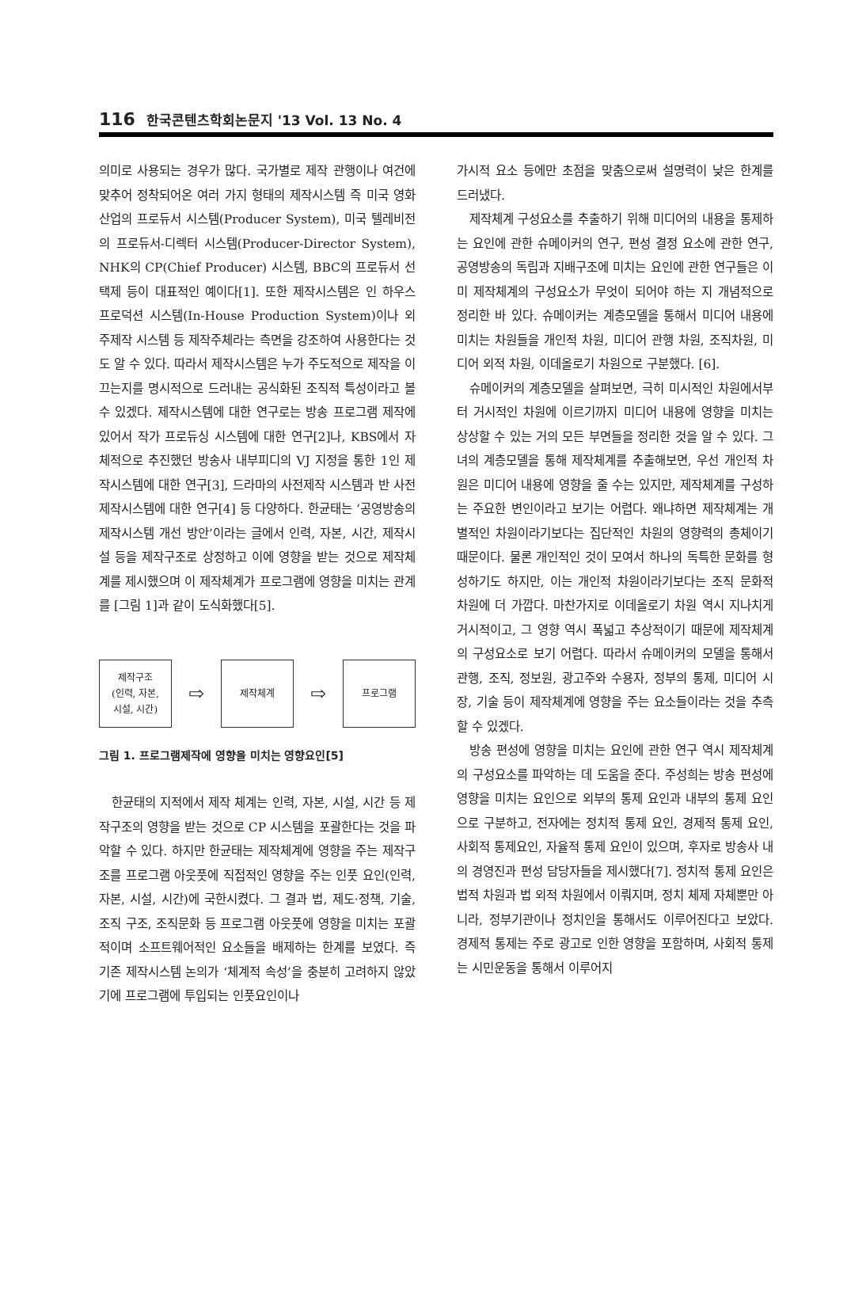116 한국콘텐츠학회논문지 '13 Vol. 13 No. 4
의미로 사용되는 경우가 많다. 국가별로 제작 관행이나 여건에 맞추어 정착되어온 여러 가지 형태의 제작시스템 즉 미국 영화산업의 프로듀서 시스템(Producer System), 미국 텔레비전의 프로듀서-디렉터 시스템(Producer-Director System), NHK의 CP(Chief Producer) 시스템, BBC의 프로듀서 선택제 등이 대표적인 예이다[1]. 또한 제작시스템은 인 하우스 프로덕션 시스템(In-House Production System)이나 외주제작 시스템 등 제작주체라는 측면을 강조하여 사용한다는 것도 알 수 있다. 따라서 제작시스템은 누가 주도적으로 제작을 이끄는지를 명시적으로 드러내는 공식화된 조직적 특성이라고 볼 수 있겠다. 제작시스템에 대한 연구로는 방송 프로그램 제작에 있어서 작가 프로듀싱 시스템에 대한 연구[2]나, KBS에서 자체적으로 추진했던 방송사 내부피디의 VJ 지정을 통한 1인 제작시스템에 대한 연구[3], 드라마의 사전제작 시스템과 반 사전 제작시스템에 대한 연구[4] 등 다양하다. 한균태는 ‘공영방송의 제작시스템 개선 방안’이라는 글에서 인력, 자본, 시간, 제작시설 등을 제작구조로 상정하고 이에 영향을 받는 것으로 제작체계를 제시했으며 이 제작체계가 프로그램에 영향을 미치는 관계를 [그림 1]과 같이 도식화했다[5].
제작구조
(인력, 자본,
시설, 시간)
⇨
제작체계
⇨
프로그램
그림 1. 프로그램제작에 영향을 미치는 영향요인[5]
한균태의 지적에서 제작 체계는 인력, 자본, 시설, 시간 등 제작구조의 영향을 받는 것으로 CP 시스템을 포괄한다는 것을 파악할 수 있다. 하지만 한균태는 제작체계에 영향을 주는 제작구조를 프로그램 아웃풋에 직접적인 영향을 주는 인풋 요인(인력, 자본, 시설, 시간)에 국한시켰다. 그 결과 법, 제도·정책, 기술, 조직 구조, 조직문화 등 프로그램 아웃풋에 영향을 미치는 포괄적이며 소프트웨어적인 요소들을 배제하는 한계를 보였다. 즉 기존 제작시스템 논의가 ‘체계적 속성’을 충분히 고려하지 않았기에 프로그램에 투입되는 인풋요인이나
가시적 요소 등에만 초점을 맞춤으로써 설명력이 낮은 한계를 드러냈다.
제작체계 구성요소를 추출하기 위해 미디어의 내용을 통제하는 요인에 관한 슈메이커의 연구, 편성 결정 요소에 관한 연구, 공영방송의 독립과 지배구조에 미치는 요인에 관한 연구들은 이미 제작체계의 구성요소가 무엇이 되어야 하는 지 개념적으로 정리한 바 있다. 슈메이커는 계층모델을 통해서 미디어 내용에 미치는 차원들을 개인적 차원, 미디어 관행 차원, 조직차원, 미디어 외적 차원, 이데올로기 차원으로 구분했다. [6].
슈메이커의 계층모델을 살펴보면, 극히 미시적인 차원에서부터 거시적인 차원에 이르기까지 미디어 내용에 영향을 미치는 상상할 수 있는 거의 모든 부면들을 정리한 것을 알 수 있다. 그녀의 계층모델을 통해 제작체계를 추출해보면, 우선 개인적 차원은 미디어 내용에 영향을 줄 수는 있지만, 제작체계를 구성하는 주요한 변인이라고 보기는 어렵다. 왜냐하면 제작체계는 개별적인 차원이라기보다는 집단적인 차원의 영향력의 총체이기 때문이다. 물론 개인적인 것이 모여서 하나의 독특한 문화를 형성하기도 하지만, 이는 개인적 차원이라기보다는 조직 문화적 차원에 더 가깝다. 마찬가지로 이데올로기 차원 역시 지나치게 거시적이고, 그 영향 역시 폭넓고 추상적이기 때문에 제작체계의 구성요소로 보기 어렵다. 따라서 슈메이커의 모델을 통해서 관행, 조직, 정보원, 광고주와 수용자, 정부의 통제, 미디어 시장, 기술 등이 제작체계에 영향을 주는 요소들이라는 것을 추측할 수 있겠다.
방송 편성에 영향을 미치는 요인에 관한 연구 역시 제작체계의 구성요소를 파악하는 데 도움을 준다. 주성희는 방송 편성에 영향을 미치는 요인으로 외부의 통제 요인과 내부의 통제 요인으로 구분하고, 전자에는 정치적 통제 요인, 경제적 통제 요인, 사회적 통제요인, 자율적 통제 요인이 있으며, 후자로 방송사 내의 경영진과 편성 담당자들을 제시했다[7]. 정치적 통제 요인은 법적 차원과 법 외적 차원에서 이뤄지며, 정치 체제 자체뿐만 아니라, 정부기관이나 정치인을 통해서도 이루어진다고 보았다. 경제적 통제는 주로 광고로 인한 영향을 포함하며, 사회적 통제는 시민운동을 통해서 이루어지